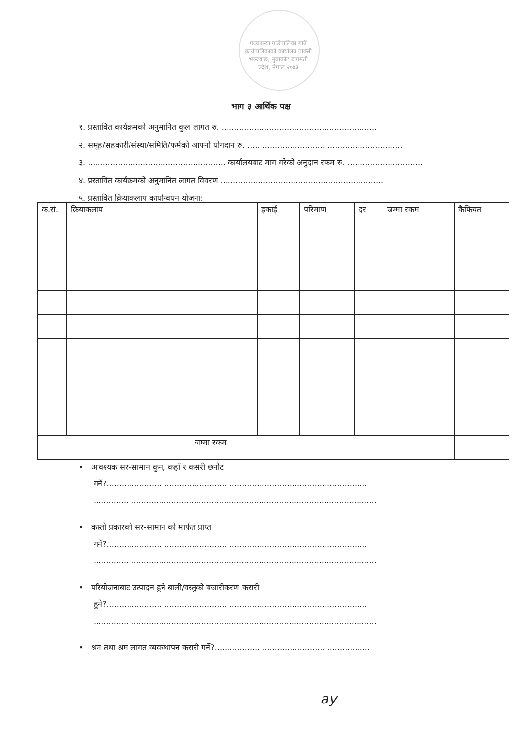पञ्चकन्या गाउँपालिका गाउँ कार्यपालिकाको कार्यालय ताक्सी भञ्ज्याङ, नुवाकोट बागमती प्रदेश, नेपाल २०७३
भाग ३ आर्थिक पक्ष
१. प्रस्तावित कार्यक्रमको अनुमानित कुल लागत रु. ..............................................................
२. समूह/सहकारी/संस्था/समिति/फर्मको आफ्नो योगदान रु. ..............................................................
३. ....................................................... कार्यालयबाट माग गरेको अनुदान रकम रु. ..............................
४. प्रस्तावित कार्यक्रमको अनुमानित लागत विवरण .................................................................
५. प्रस्तावित क्रियाकलाप कार्यान्वयन योजना:
| क.सं. | क्रियाकलाप | इकाई | परिमाण | दर | जम्मा रकम | कैफियत |
| --- | --- | --- | --- | --- | --- | --- |
| जम्मा रकम | | | | | | |
• आवश्यक सर-सामान कुन, कहाँ र कसरी छनौट
गर्ने?........................................................................................................
.................................................................................................................
• कस्तो प्रकारको सर-सामान को मार्फत प्राप्त
गर्ने?........................................................................................................
.................................................................................................................
• परियोजनाबाट उत्पादन हुने बाली/वस्तुको बजारीकरण कसरी
हुने?........................................................................................................
.................................................................................................................
• श्रम तथा श्रम लागत व्यवस्थापन कसरी गर्ने?..............................................................
ay